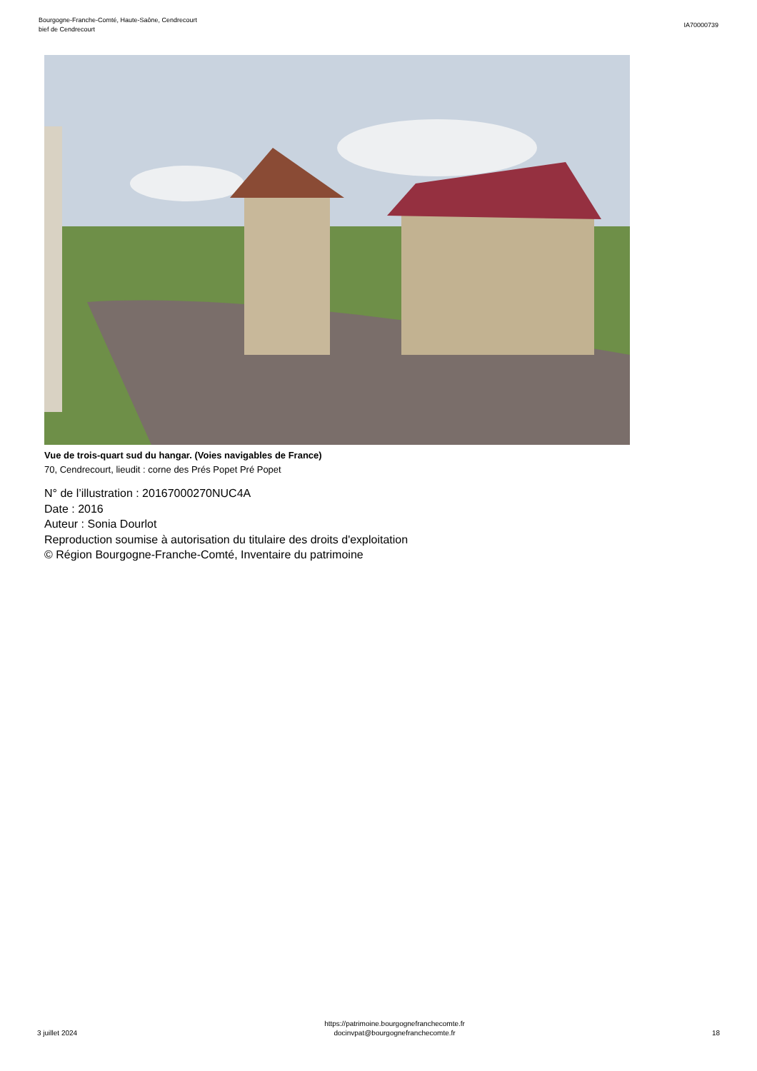Bourgogne-Franche-Comté, Haute-Saône, Cendrecourt
bief de Cendrecourt
IA70000739
Vue de trois-quart sud du hangar. (Voies navigables de France)
70, Cendrecourt, lieudit : corne des Prés Popet Pré Popet
N° de l’illustration : 20167000270NUC4A
Date : 2016
Auteur : Sonia Dourlot
Reproduction soumise à autorisation du titulaire des droits d'exploitation
© Région Bourgogne-Franche-Comté, Inventaire du patrimoine
3 juillet 2024
https://patrimoine.bourgognefranchecomte.fr
docinvpat@bourgognefranchecomte.fr
18